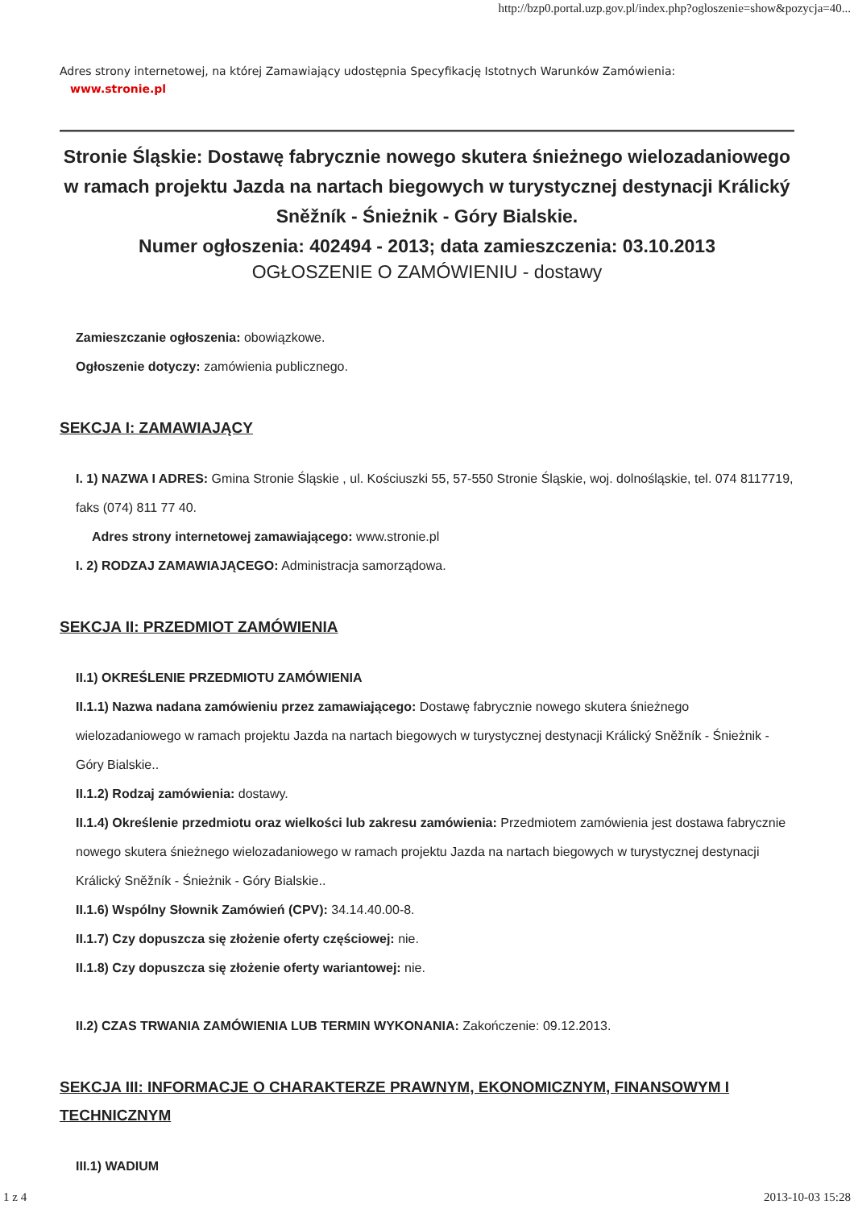http://bzp0.portal.uzp.gov.pl/index.php?ogloszenie=show&pozycja=40...
Adres strony internetowej, na której Zamawiający udostępnia Specyfikację Istotnych Warunków Zamówienia:
www.stronie.pl
Stronie Śląskie: Dostawę fabrycznie nowego skutera śnieżnego wielozadaniowego w ramach projektu Jazda na nartach biegowych w turystycznej destynacji Králický Sněžník - Śnieżnik - Góry Bialskie.
Numer ogłoszenia: 402494 - 2013; data zamieszczenia: 03.10.2013
OGŁOSZENIE O ZAMÓWIENIU - dostawy
Zamieszczanie ogłoszenia: obowiązkowe.
Ogłoszenie dotyczy: zamówienia publicznego.
SEKCJA I: ZAMAWIAJĄCY
I. 1) NAZWA I ADRES: Gmina Stronie Śląskie , ul. Kościuszki 55, 57-550 Stronie Śląskie, woj. dolnośląskie, tel. 074 8117719, faks (074) 811 77 40.
Adres strony internetowej zamawiającego: www.stronie.pl
I. 2) RODZAJ ZAMAWIAJĄCEGO: Administracja samorządowa.
SEKCJA II: PRZEDMIOT ZAMÓWIENIA
II.1) OKREŚLENIE PRZEDMIOTU ZAMÓWIENIA
II.1.1) Nazwa nadana zamówieniu przez zamawiającego: Dostawę fabrycznie nowego skutera śnieżnego wielozadaniowego w ramach projektu Jazda na nartach biegowych w turystycznej destynacji Králický Sněžník - Śnieżnik - Góry Bialskie..
II.1.2) Rodzaj zamówienia: dostawy.
II.1.4) Określenie przedmiotu oraz wielkości lub zakresu zamówienia: Przedmiotem zamówienia jest dostawa fabrycznie nowego skutera śnieżnego wielozadaniowego w ramach projektu Jazda na nartach biegowych w turystycznej destynacji Králický Sněžník - Śnieżnik - Góry Bialskie..
II.1.6) Wspólny Słownik Zamówień (CPV): 34.14.40.00-8.
II.1.7) Czy dopuszcza się złożenie oferty częściowej: nie.
II.1.8) Czy dopuszcza się złożenie oferty wariantowej: nie.
II.2) CZAS TRWANIA ZAMÓWIENIA LUB TERMIN WYKONANIA: Zakończenie: 09.12.2013.
SEKCJA III: INFORMACJE O CHARAKTERZE PRAWNYM, EKONOMICZNYM, FINANSOWYM I TECHNICZNYM
III.1) WADIUM
1 z 4 2013-10-03 15:28